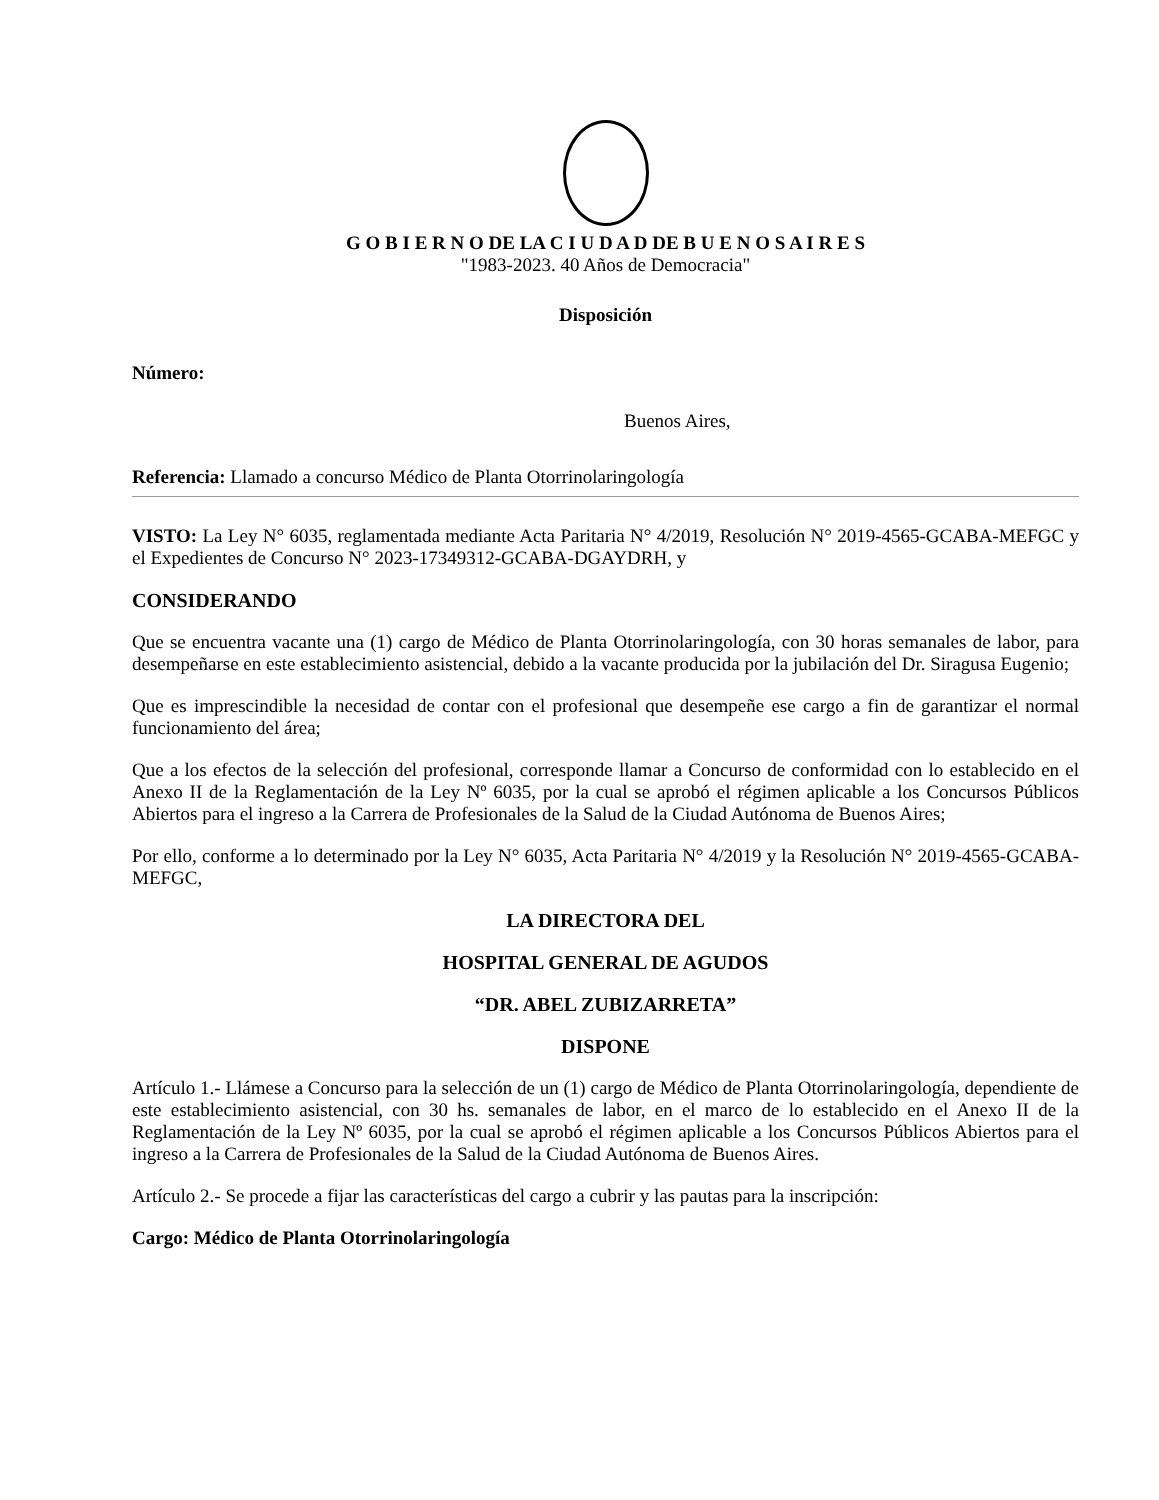G O B I E R N O DE LA C I U D A D DE B U E N O S A I R E S
"1983-2023. 40 Años de Democracia"
Disposición
Número:
Buenos Aires,
Referencia: Llamado a concurso Médico de Planta Otorrinolaringología
VISTO: La Ley N° 6035, reglamentada mediante Acta Paritaria N° 4/2019, Resolución N° 2019-4565-GCABA-MEFGC y el Expedientes de Concurso N° 2023-17349312-GCABA-DGAYDRH, y
CONSIDERANDO
Que se encuentra vacante una (1) cargo de Médico de Planta Otorrinolaringología, con 30 horas semanales de labor, para desempeñarse en este establecimiento asistencial, debido a la vacante producida por la jubilación del Dr. Siragusa Eugenio;
Que es imprescindible la necesidad de contar con el profesional que desempeñe ese cargo a fin de garantizar el normal funcionamiento del área;
Que a los efectos de la selección del profesional, corresponde llamar a Concurso de conformidad con lo establecido en el Anexo II de la Reglamentación de la Ley Nº 6035, por la cual se aprobó el régimen aplicable a los Concursos Públicos Abiertos para el ingreso a la Carrera de Profesionales de la Salud de la Ciudad Autónoma de Buenos Aires;
Por ello, conforme a lo determinado por la Ley N° 6035, Acta Paritaria N° 4/2019 y la Resolución N° 2019-4565-GCABA-MEFGC,
LA DIRECTORA DEL
HOSPITAL GENERAL DE AGUDOS
“DR. ABEL ZUBIZARRETA”
DISPONE
Artículo 1.- Llámese a Concurso para la selección de un (1) cargo de Médico de Planta Otorrinolaringología, dependiente de este establecimiento asistencial, con 30 hs. semanales de labor, en el marco de lo establecido en el Anexo II de la Reglamentación de la Ley Nº 6035, por la cual se aprobó el régimen aplicable a los Concursos Públicos Abiertos para el ingreso a la Carrera de Profesionales de la Salud de la Ciudad Autónoma de Buenos Aires.
Artículo 2.- Se procede a fijar las características del cargo a cubrir y las pautas para la inscripción:
Cargo: Médico de Planta Otorrinolaringología